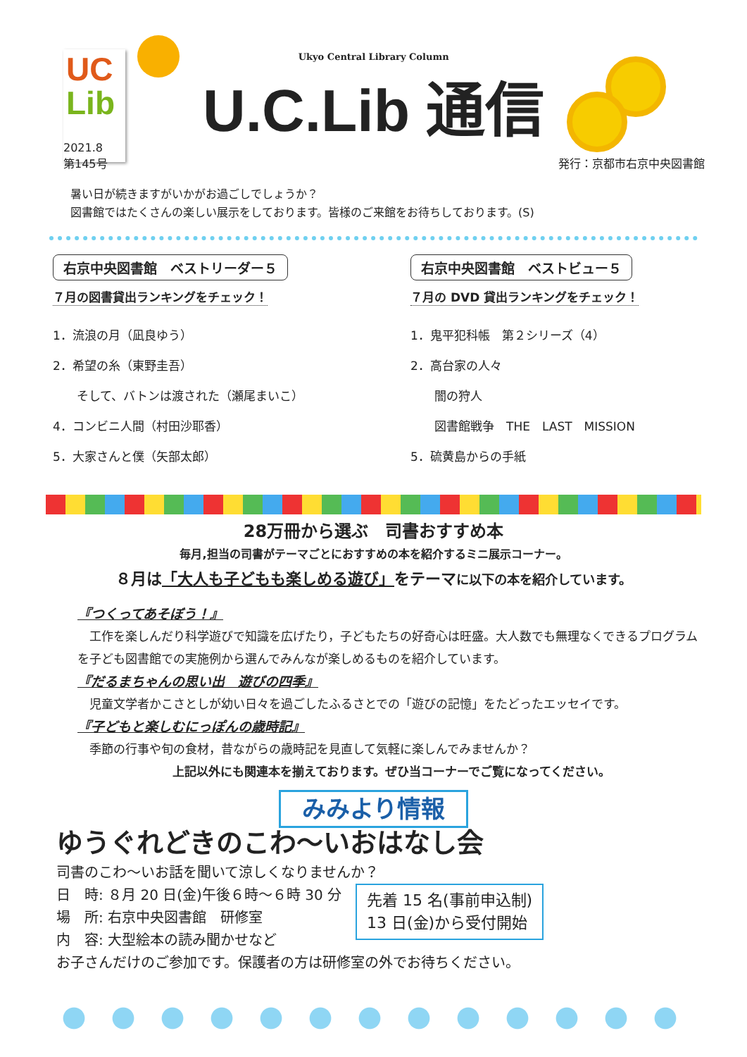UC
Lib
Ukyo Central Library Column
U.C.Lib 通信
2021.8
第145号
発行：京都市右京中央図書館
暑い日が続きますがいかがお過ごしでしょうか？
図書館ではたくさんの楽しい展示をしております。皆様のご来館をお待ちしております。(S)
右京中央図書館　ベストリーダー５
７月の図書貸出ランキングをチェック！
1．流浪の月（凪良ゆう）
2．希望の糸（東野圭吾）
　　そして、バトンは渡された（瀬尾まいこ）
4．コンビニ人間（村田沙耶香）
5．大家さんと僕（矢部太郎）
右京中央図書館　ベストビュー５
７月の DVD 貸出ランキングをチェック！
1．鬼平犯科帳　第２シリーズ（4）
2．高台家の人々
　　闇の狩人
　　図書館戦争　THE　LAST　MISSION
5．硫黄島からの手紙
28万冊から選ぶ　司書おすすめ本
毎月,担当の司書がテーマごとにおすすめの本を紹介するミニ展示コーナー。
８月は「大人も子どもも楽しめる遊び」をテーマに以下の本を紹介しています。
『つくってあそぼう！』
　工作を楽しんだり科学遊びで知識を広げたり，子どもたちの好奇心は旺盛。大人数でも無理なくできるプログラムを子ども図書館での実施例から選んでみんなが楽しめるものを紹介しています。
『だるまちゃんの思い出　遊びの四季』
　児童文学者かこさとしが幼い日々を過ごしたふるさとでの「遊びの記憶」をたどったエッセイです。
『子どもと楽しむにっぽんの歳時記』
　季節の行事や旬の食材，昔ながらの歳時記を見直して気軽に楽しんでみませんか？
上記以外にも関連本を揃えております。ぜひ当コーナーでご覧になってください。
みみより情報
ゆうぐれどきのこわ～いおはなし会
司書のこわ～いお話を聞いて涼しくなりませんか？
日　時: ８月 20 日(金)午後６時～６時 30 分
場　所: 右京中央図書館　研修室
内　容: 大型絵本の読み聞かせなど
先着 15 名(事前申込制)
13 日(金)から受付開始
お子さんだけのご参加です。保護者の方は研修室の外でお待ちください。